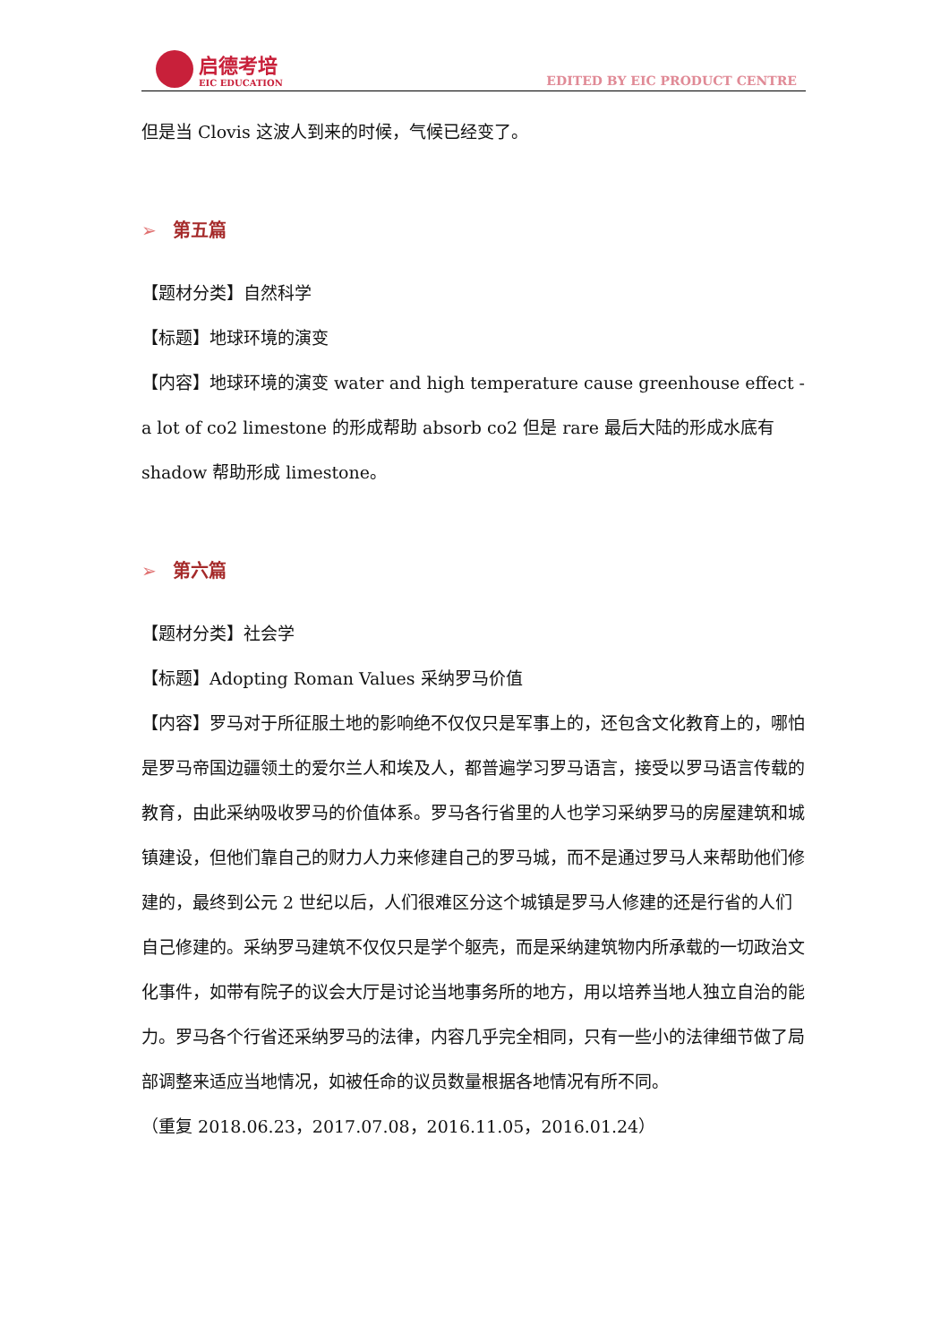启德考培
EIC EDUCATION
EDITED BY EIC PRODUCT CENTRE
但是当 Clovis 这波人到来的时候，气候已经变了。
➢ 第五篇
【题材分类】自然科学
【标题】地球环境的演变
【内容】地球环境的演变 water and high temperature cause greenhouse effect -a lot of co2 limestone 的形成帮助 absorb co2 但是 rare 最后大陆的形成水底有 shadow 帮助形成 limestone。
➢ 第六篇
【题材分类】社会学
【标题】Adopting Roman Values 采纳罗马价值
【内容】罗马对于所征服土地的影响绝不仅仅只是军事上的，还包含文化教育上的，哪怕是罗马帝国边疆领土的爱尔兰人和埃及人，都普遍学习罗马语言，接受以罗马语言传载的教育，由此采纳吸收罗马的价值体系。罗马各行省里的人也学习采纳罗马的房屋建筑和城镇建设，但他们靠自己的财力人力来修建自己的罗马城，而不是通过罗马人来帮助他们修建的，最终到公元 2 世纪以后，人们很难区分这个城镇是罗马人修建的还是行省的人们自己修建的。采纳罗马建筑不仅仅只是学个躯壳，而是采纳建筑物内所承载的一切政治文化事件，如带有院子的议会大厅是讨论当地事务所的地方，用以培养当地人独立自治的能力。罗马各个行省还采纳罗马的法律，内容几乎完全相同，只有一些小的法律细节做了局部调整来适应当地情况，如被任命的议员数量根据各地情况有所不同。
（重复 2018.06.23，2017.07.08，2016.11.05，2016.01.24）